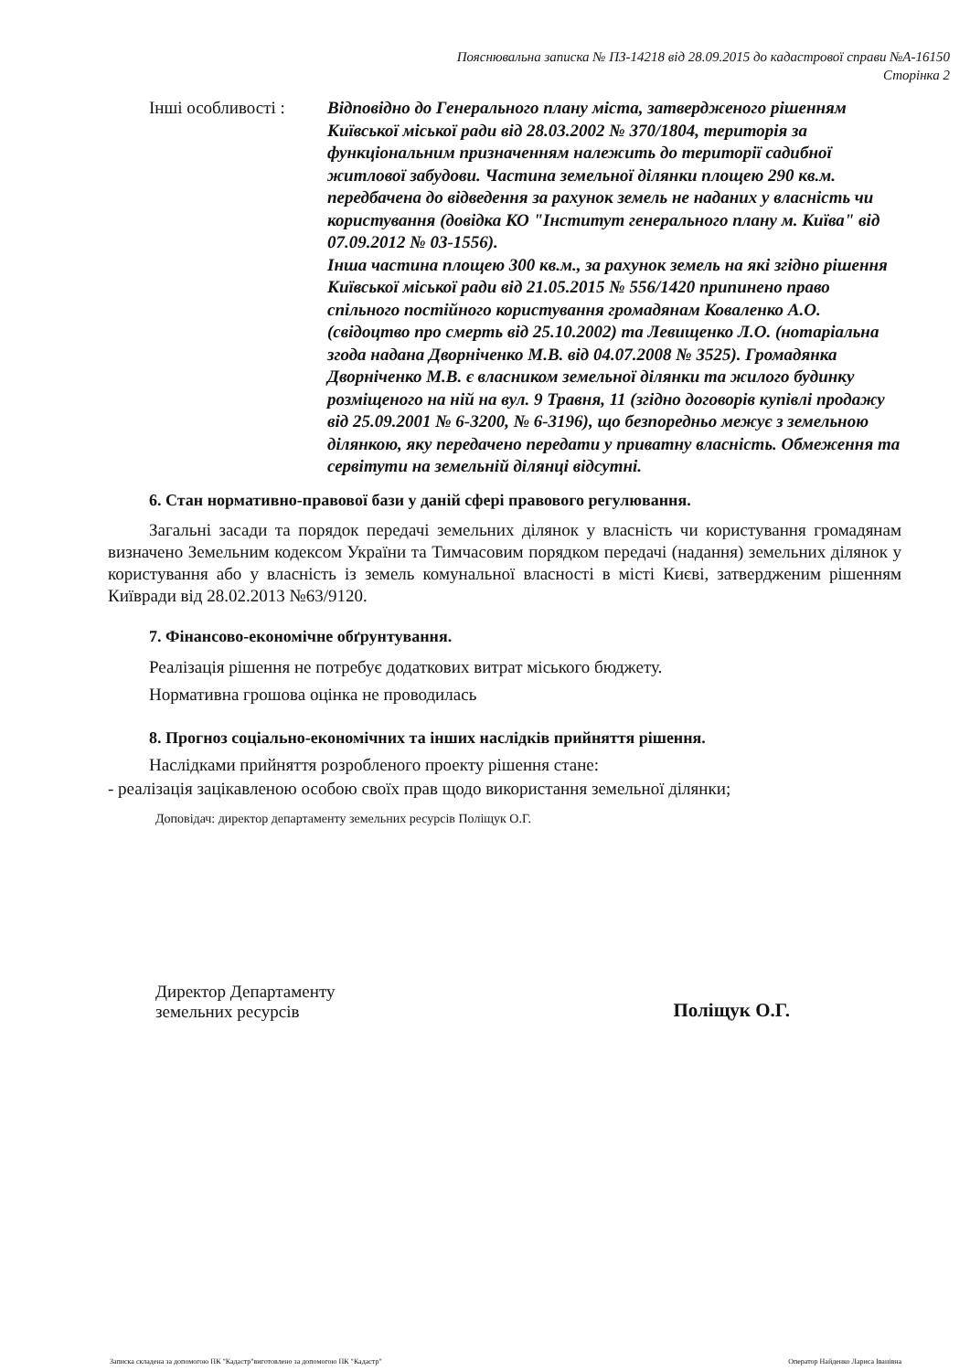Пояснювальна записка № ПЗ-14218 від 28.09.2015 до кадастрової справи №А-16150
Сторінка 2
Інші особливості :
Відповідно до Генерального плану міста, затвердженого рішенням Київської міської ради від 28.03.2002 № 370/1804, територія за функціональним призначенням належить до території садибної житлової забудови. Частина земельної ділянки площею 290 кв.м. передбачена до відведення за рахунок земель не наданих у власність чи користування (довідка КО "Інститут генерального плану м. Київа" від 07.09.2012 № 03-1556).
Інша частина площею 300 кв.м., за рахунок земель на які згідно рішення Київської міської ради від 21.05.2015 № 556/1420 припинено право спільного постійного користування громадянам Коваленко А.О. (свідоцтво про смерть від 25.10.2002) та Левищенко Л.О. (нотаріальна згода надана Дворніченко М.В. від 04.07.2008 № 3525). Громадянка Дворніченко М.В. є власником земельної ділянки та жилого будинку розміщеного на ній на вул. 9 Травня, 11 (згідно договорів купівлі продажу від 25.09.2001 № 6-3200, № 6-3196), що безпоредньо межує з земельною ділянкою, яку передачено передати у приватну власність. Обмеження та сервітути на земельній ділянці відсутні.
6. Стан нормативно-правової бази у даній сфері правового регулювання.
Загальні засади та порядок передачі земельних ділянок у власність чи користування громадянам визначено Земельним кодексом України та Тимчасовим порядком передачі (надання) земельних ділянок у користування або у власність із земель комунальної власності в місті Києві, затвердженим рішенням Київради від 28.02.2013 №63/9120.
7. Фінансово-економічне обґрунтування.
Реалізація рішення не потребує додаткових витрат міського бюджету.
Нормативна грошова оцінка не проводилась
8. Прогноз соціально-економічних та інших наслідків прийняття рішення.
Наслідками прийняття розробленого проекту рішення стане:
- реалізація зацікавленою особою своїх прав щодо використання земельної ділянки;
Доповідач: директор департаменту земельних ресурсів Поліщук О.Г.
Директор Департаменту
земельних ресурсів
Поліщук О.Г.
Записка складена за допомогою ПК "Кадастр" виготовлено за допомогою ПК "Кадастр" Оператор Найденко Лариса Іванівна